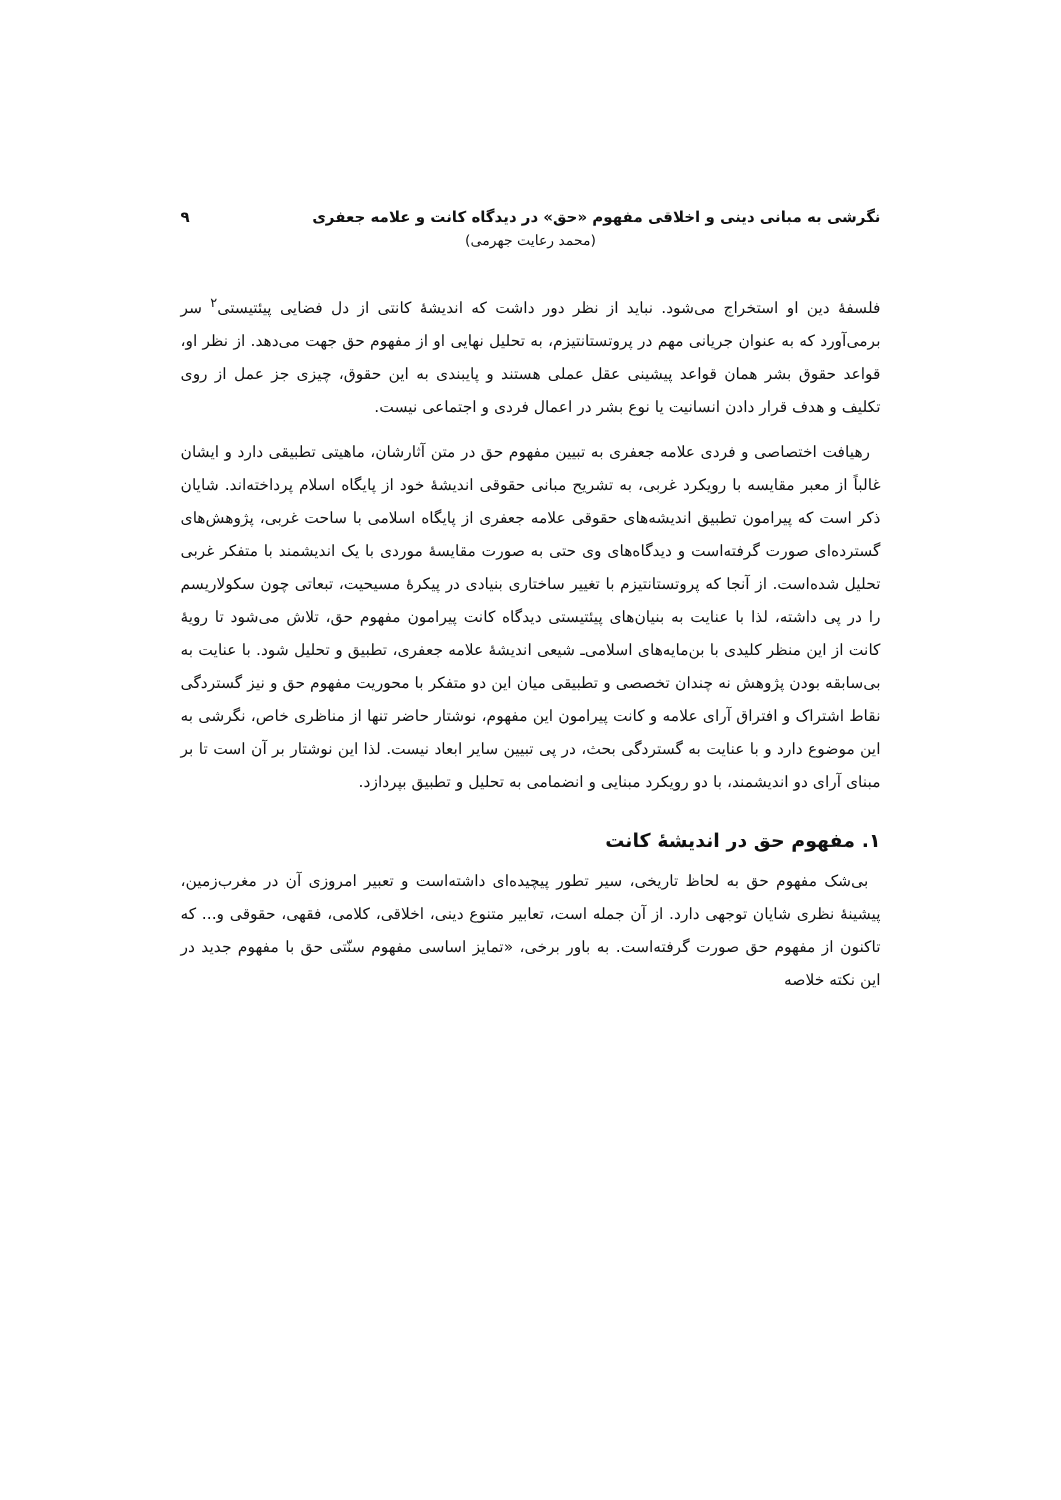نگرشی به مبانی دینی و اخلاقی مفهوم «حق» در دیدگاه کانت و علامه جعفری ۹
(محمد رعایت جهرمی)
فلسفهٔ دین او استخراج می‌شود. نباید از نظر دور داشت که اندیشهٔ کانتی از دل فضایی پیئتیستی<sup>۲</sup> سر برمی‌آورد که به عنوان جریانی مهم در پروتستانتیزم، به تحلیل نهایی او از مفهوم حق جهت می‌دهد. از نظر او، قواعد حقوق بشر همان قواعد پیشینی عقل عملی هستند و پایبندی به این حقوق، چیزی جز عمل از روی تکلیف و هدف قرار دادن انسانیت یا نوع بشر در اعمال فردی و اجتماعی نیست.
رهیافت اختصاصی و فردی علامه جعفری به تبیین مفهوم حق در متن آثارشان، ماهیتی تطبیقی دارد و ایشان غالباً از معبر مقایسه با رویکرد غربی، به تشریح مبانی حقوقی اندیشهٔ خود از پایگاه اسلام پرداخته‌اند. شایان ذکر است که پیرامون تطبیق اندیشه‌های حقوقی علامه جعفری از پایگاه اسلامی با ساحت غربی، پژوهش‌های گسترده‌ای صورت گرفته‌است و دیدگاه‌های وی حتی به صورت مقایسهٔ موردی با یک اندیشمند با متفکر غربی تحلیل شده‌است. از آنجا که پروتستانتیزم با تغییر ساختاری بنیادی در پیکرهٔ مسیحیت، تبعاتی چون سکولاریسم را در پی داشته، لذا با عنایت به بنیان‌های پیئتیستی دیدگاه کانت پیرامون مفهوم حق، تلاش می‌شود تا رویهٔ کانت از این منظر کلیدی با بن‌مایه‌های اسلامی‌ـ شیعی اندیشهٔ علامه جعفری، تطبیق و تحلیل شود. با عنایت به بی‌سابقه بودن پژوهش نه چندان تخصصی و تطبیقی میان این دو متفکر با محوریت مفهوم حق و نیز گستردگی نقاط اشتراک و افتراق آرای علامه و کانت پیرامون این مفهوم، نوشتار حاضر تنها از مناظری خاص، نگرشی به این موضوع دارد و با عنایت به گستردگی بحث، در پی تبیین سایر ابعاد نیست. لذا این نوشتار بر آن است تا بر مبنای آرای دو اندیشمند، با دو رویکرد مبنایی و انضمامی به تحلیل و تطبیق بپردازد.
۱. مفهوم حق در اندیشهٔ کانت
بی‌شک مفهوم حق به لحاظ تاریخی، سیر تطور پیچیده‌ای داشته‌است و تعبیر امروزی آن در مغرب‌زمین، پیشینهٔ نظری شایان توجهی دارد. از آن جمله است، تعابیر متنوع دینی، اخلاقی، کلامی، فقهی، حقوقی و... که تاکنون از مفهوم حق صورت گرفته‌است. به باور برخی، «تمایز اساسی مفهوم سنّتی حق با مفهوم جدید در این نکته خلاصه